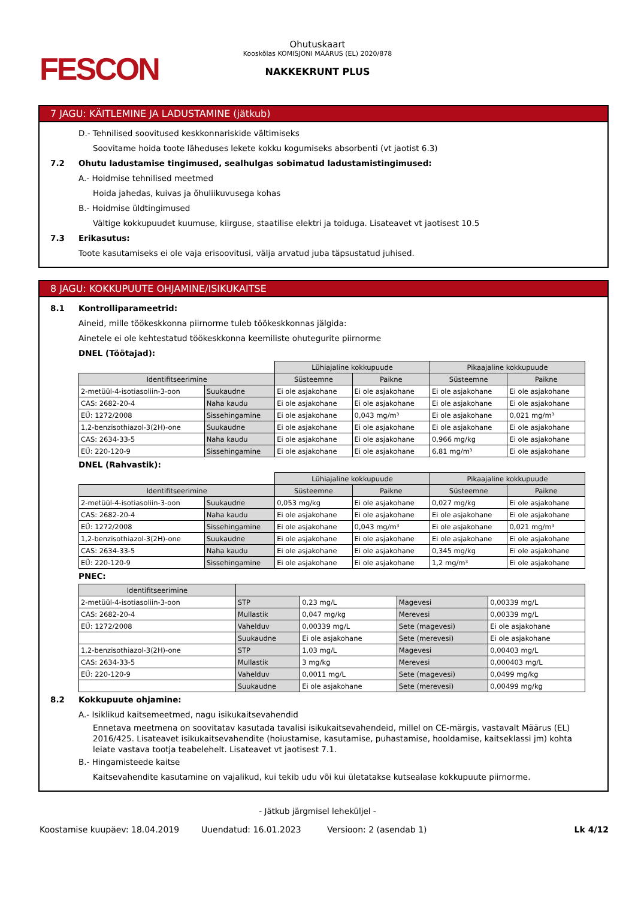FESCON
Ohutuskaart
Kooskõlas KOMISJONI MÄÄRUS (EL) 2020/878
NAKKEKRUNT PLUS
7 JAGU: KÄITLEMINE JA LADUSTAMINE (jätkub)
D.- Tehnilised soovitused keskkonnariskide vältimiseks
Soovitame hoida toote läheduses lekete kokku kogumiseks absorbenti (vt jaotist 6.3)
7.2 Ohutu ladustamise tingimused, sealhulgas sobimatud ladustamistingimused:
A.- Hoidmise tehnilised meetmed
Hoida jahedas, kuivas ja õhuliikuvusega kohas
B.- Hoidmise üldtingimused
Vältige kokkupuudet kuumuse, kiirguse, staatilise elektri ja toiduga. Lisateavet vt jaotisest 10.5
7.3 Erikasutus:
Toote kasutamiseks ei ole vaja erisoovitusi, välja arvatud juba täpsustatud juhised.
8 JAGU: KOKKUPUUTE OHJAMINE/ISIKUKAITSE
8.1 Kontrolliparameetrid:
Aineid, mille töökeskkonna piirnorme tuleb töökeskkonnas jälgida:
Ainetele ei ole kehtestatud töökeskkonna keemiliste ohutegurite piirnorme
DNEL (Töötajad):
| | | Lühiajaline kokkupuude | | Pikaajaline kokkupuude | |
| Identifitseerimine | | Süsteemne | Paikne | Süsteemne | Paikne |
| 2-metüül-4-isotiasoliin-3-oon | Suukaudne | Ei ole asjakohane | Ei ole asjakohane | Ei ole asjakohane | Ei ole asjakohane |
| CAS: 2682-20-4 | Naha kaudu | Ei ole asjakohane | Ei ole asjakohane | Ei ole asjakohane | Ei ole asjakohane |
| EÜ: 1272/2008 | Sissehingamine | Ei ole asjakohane | 0,043 mg/m³ | Ei ole asjakohane | 0,021 mg/m³ |
| 1,2-benzisothiazol-3(2H)-one | Suukaudne | Ei ole asjakohane | Ei ole asjakohane | Ei ole asjakohane | Ei ole asjakohane |
| CAS: 2634-33-5 | Naha kaudu | Ei ole asjakohane | Ei ole asjakohane | 0,966 mg/kg | Ei ole asjakohane |
| EÜ: 220-120-9 | Sissehingamine | Ei ole asjakohane | Ei ole asjakohane | 6,81 mg/m³ | Ei ole asjakohane |
DNEL (Rahvastik):
| | | Lühiajaline kokkupuude | | Pikaajaline kokkupuude | |
| Identifitseerimine | | Süsteemne | Paikne | Süsteemne | Paikne |
| 2-metüül-4-isotiasoliin-3-oon | Suukaudne | 0,053 mg/kg | Ei ole asjakohane | 0,027 mg/kg | Ei ole asjakohane |
| CAS: 2682-20-4 | Naha kaudu | Ei ole asjakohane | Ei ole asjakohane | Ei ole asjakohane | Ei ole asjakohane |
| EÜ: 1272/2008 | Sissehingamine | Ei ole asjakohane | 0,043 mg/m³ | Ei ole asjakohane | 0,021 mg/m³ |
| 1,2-benzisothiazol-3(2H)-one | Suukaudne | Ei ole asjakohane | Ei ole asjakohane | Ei ole asjakohane | Ei ole asjakohane |
| CAS: 2634-33-5 | Naha kaudu | Ei ole asjakohane | Ei ole asjakohane | 0,345 mg/kg | Ei ole asjakohane |
| EÜ: 220-120-9 | Sissehingamine | Ei ole asjakohane | Ei ole asjakohane | 1,2 mg/m³ | Ei ole asjakohane |
PNEC:
| Identifitseerimine | | | | |
| --- | --- | --- | --- | --- |
| 2-metüül-4-isotiasoliin-3-oon | STP | 0,23 mg/L | Magevesi | 0,00339 mg/L |
| CAS: 2682-20-4 | Mullastik | 0,047 mg/kg | Merevesi | 0,00339 mg/L |
| EÜ: 1272/2008 | Vahelduv | 0,00339 mg/L | Sete (magevesi) | Ei ole asjakohane |
| | Suukaudne | Ei ole asjakohane | Sete (merevesi) | Ei ole asjakohane |
| 1,2-benzisothiazol-3(2H)-one | STP | 1,03 mg/L | Magevesi | 0,00403 mg/L |
| CAS: 2634-33-5 | Mullastik | 3 mg/kg | Merevesi | 0,000403 mg/L |
| EÜ: 220-120-9 | Vahelduv | 0,0011 mg/L | Sete (magevesi) | 0,0499 mg/kg |
| | Suukaudne | Ei ole asjakohane | Sete (merevesi) | 0,00499 mg/kg |
8.2 Kokkupuute ohjamine:
A.- Isiklikud kaitsemeetmed, nagu isikukaitsevahendid
Ennetava meetmena on soovitatav kasutada tavalisi isikukaitsevahendeid, millel on CE-märgis, vastavalt Määrus (EL) 2016/425. Lisateavet isikukaitsevahendite (hoiustamise, kasutamise, puhastamise, hooldamise, kaitseklassi jm) kohta leiate vastava tootja teabelehelt. Lisateavet vt jaotisest 7.1.
B.- Hingamisteede kaitse
Kaitsevahendite kasutamine on vajalikud, kui tekib udu või kui ületatakse kutsealase kokkupuute piirnorme.
- Jätkub järgmisel leheküljel -
Koostamise kuupäev: 18.04.2019 Uuendatud: 16.01.2023 Versioon: 2 (asendab 1) Lk 4/12